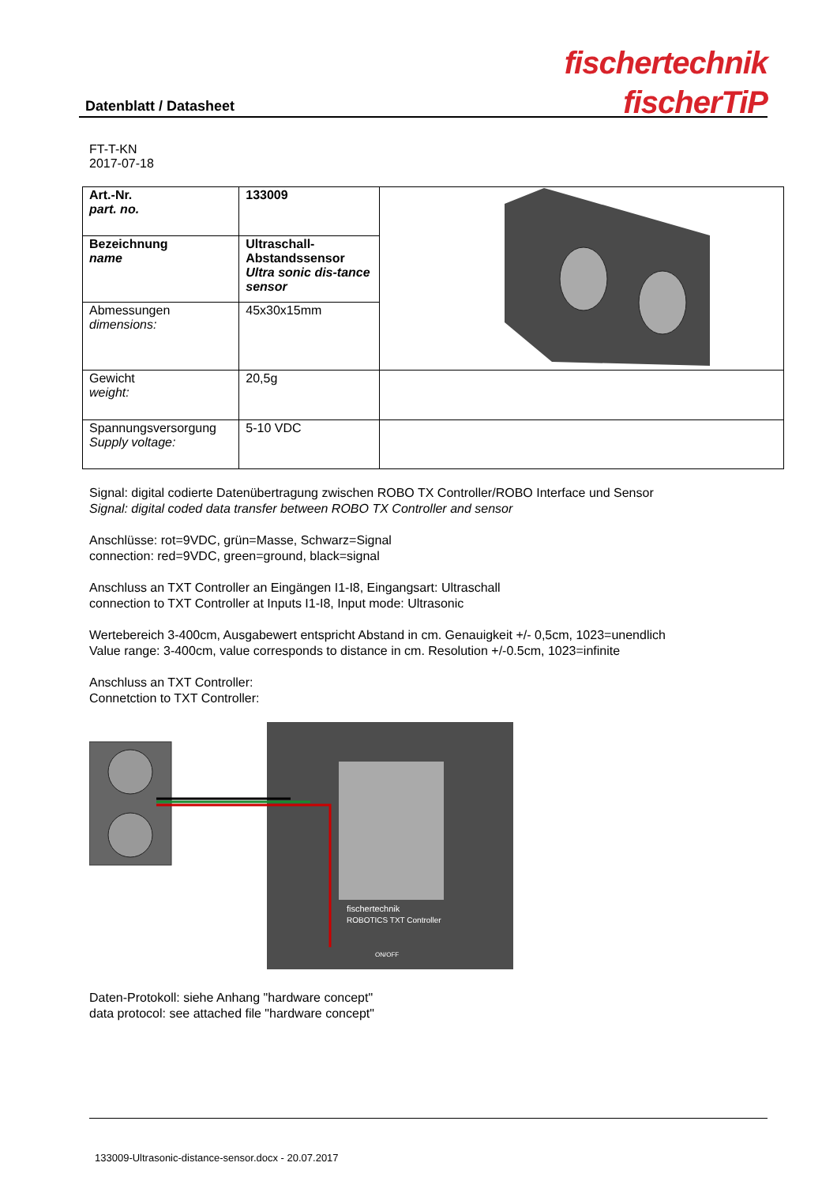Datenblatt / Datasheet
fischertechnik
fischerTiP
FT-T-KN
2017-07-18
| Art.-Nr. part. no. | 133009 | |
| Bezeichnung name | Ultraschall-Abstandssensor Ultra sonic dis-tance sensor | |
| Abmessungen dimensions: | 45x30x15mm | |
| Gewicht weight: | 20,5g | |
| Spannungsversorgung Supply voltage: | 5-10 VDC | |
Signal: digital codierte Datenübertragung zwischen ROBO TX Controller/ROBO Interface und Sensor
Signal: digital coded data transfer between ROBO TX Controller and sensor
Anschlüsse: rot=9VDC, grün=Masse, Schwarz=Signal
connection: red=9VDC, green=ground, black=signal
Anschluss an TXT Controller an Eingängen I1-I8, Eingangsart: Ultraschall
connection to TXT Controller at Inputs I1-I8, Input mode: Ultrasonic
Wertebereich 3-400cm, Ausgabewert entspricht Abstand in cm. Genauigkeit +/- 0,5cm, 1023=unendlich
Value range: 3-400cm, value corresponds to distance in cm. Resolution +/-0.5cm, 1023=infinite
Anschluss an TXT Controller:
Connetction to TXT Controller:
fischertechnik
ROBOTICS TXT Controller
ON/OFF
Daten-Protokoll: siehe Anhang "hardware concept"
data protocol: see attached file "hardware concept"
133009-Ultrasonic-distance-sensor.docx - 20.07.2017